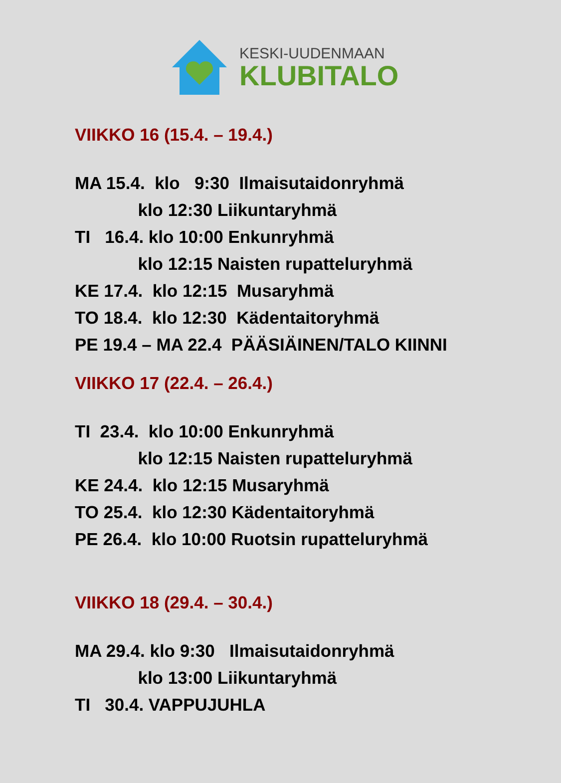KESKI-UUDENMAAN
KLUBITALO
VIIKKO 16 (15.4. – 19.4.)
MA 15.4. klo 9:30 Ilmaisutaidonryhmä
klo 12:30 Liikuntaryhmä
TI 16.4. klo 10:00 Enkunryhmä
klo 12:15 Naisten rupatteluryhmä
KE 17.4. klo 12:15 Musaryhmä
TO 18.4. klo 12:30 Kädentaitoryhmä
PE 19.4 – MA 22.4 PÄÄSIÄINEN/TALO KIINNI
VIIKKO 17 (22.4. – 26.4.)
TI 23.4. klo 10:00 Enkunryhmä
klo 12:15 Naisten rupatteluryhmä
KE 24.4. klo 12:15 Musaryhmä
TO 25.4. klo 12:30 Kädentaitoryhmä
PE 26.4. klo 10:00 Ruotsin rupatteluryhmä
VIIKKO 18 (29.4. – 30.4.)
MA 29.4. klo 9:30 Ilmaisutaidonryhmä
klo 13:00 Liikuntaryhmä
TI 30.4. VAPPUJUHLA